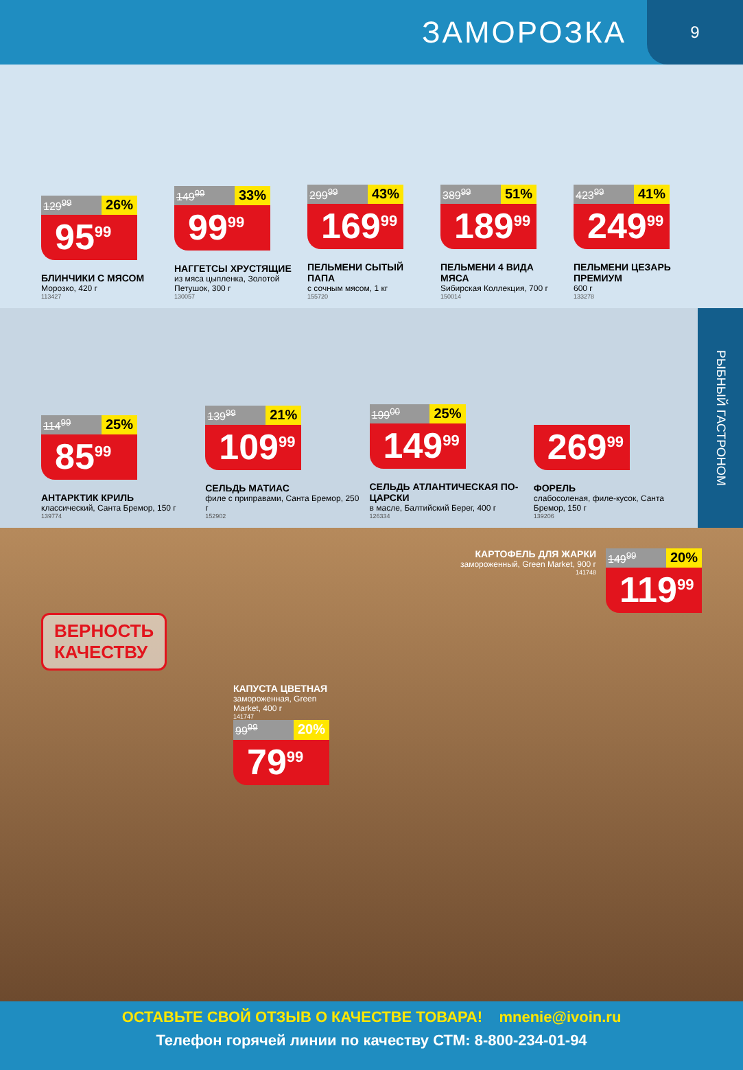ЗАМОРОЗКА
9
129<sup>99</sup> 26%
95<sup>99</sup>
БЛИНЧИКИ С МЯСОМ
Морозко, 420 г
113427
149<sup>99</sup> 33%
99<sup>99</sup>
НАГГЕТСЫ ХРУСТЯЩИЕ
из мяса цыпленка, Золотой Петушок, 300 г
130057
299<sup>99</sup> 43%
169<sup>99</sup>
ПЕЛЬМЕНИ СЫТЫЙ ПАПА
с сочным мясом, 1 кг
155720
389<sup>99</sup> 51%
189<sup>99</sup>
ПЕЛЬМЕНИ 4 ВИДА МЯСА
Sибирская Коллекция, 700 г
150014
423<sup>99</sup> 41%
249<sup>99</sup>
ПЕЛЬМЕНИ ЦЕЗАРЬ ПРЕМИУМ
600 г
133278
114<sup>99</sup> 25%
85<sup>99</sup>
АНТАРКТИК КРИЛЬ
классический, Санта Бремор, 150 г
139774
139<sup>99</sup> 21%
109<sup>99</sup>
СЕЛЬДЬ МАТИАС
филе с приправами, Санта Бремор, 250 г
152902
199<sup>00</sup> 25%
149<sup>99</sup>
СЕЛЬДЬ АТЛАНТИЧЕСКАЯ ПО-ЦАРСКИ
в масле, Балтийский Берег, 400 г
126334
269<sup>99</sup>
ФОРЕЛЬ
слабосоленая, филе-кусок, Санта Бремор, 150 г
139206
РЫБНЫЙ ГАСТРОНОМ
КАРТОФЕЛЬ ДЛЯ ЖАРКИ
замороженный, Green Market, 900 г
141748
149<sup>99</sup> 20%
119<sup>99</sup>
ВЕРНОСТЬ
КАЧЕСТВУ
КАПУСТА ЦВЕТНАЯ
замороженная, Green Market, 400 г
141747
99<sup>99</sup> 20%
79<sup>99</sup>
ОСТАВЬТЕ СВОЙ ОТЗЫВ О КАЧЕСТВЕ ТОВАРА! mnenie@ivoin.ru
Телефон горячей линии по качеству СТМ: 8-800-234-01-94